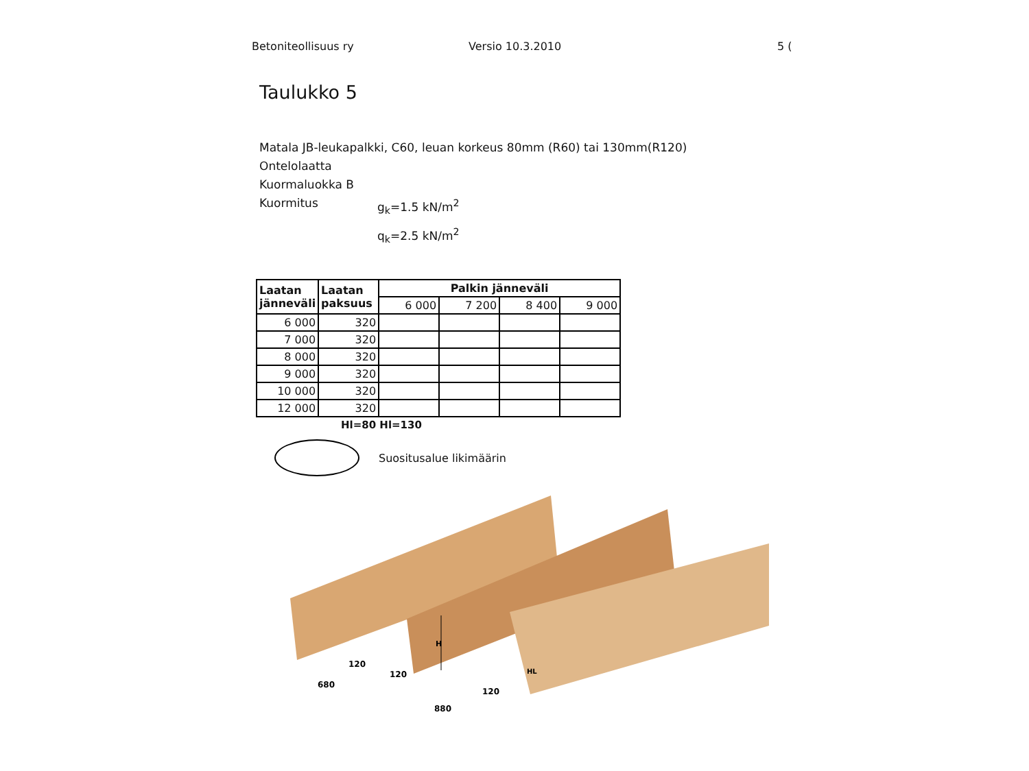Betoniteollisuus ry Versio 10.3.2010 5 (
Taulukko 5
Matala JB-leukapalkki, C60, leuan korkeus 80mm (R60) tai 130mm(R120)
Ontelolaatta
Kuormaluokka B
| Kuormitus | g<sub>k</sub>=1.5 kN/m<sup>2</sup> |
| | q<sub>k</sub>=2.5 kN/m<sup>2</sup> |
| Laatan jänneväli | Laatan paksuus | Palkin jänneväli | | | |
| --- | --- | --- | --- | --- | --- |
| | | 6 000 | 7 200 | 8 400 | 9 000 |
| 6 000 | 320 | | | | |
| 7 000 | 320 | | | | |
| 8 000 | 320 | | | | |
| 9 000 | 320 | | | | |
| 10 000 | 320 | | | | |
| 12 000 | 320 | | | | |
Hl=80 Hl=130
Suositusalue likimäärin
680
880
120
120
120
H
HL